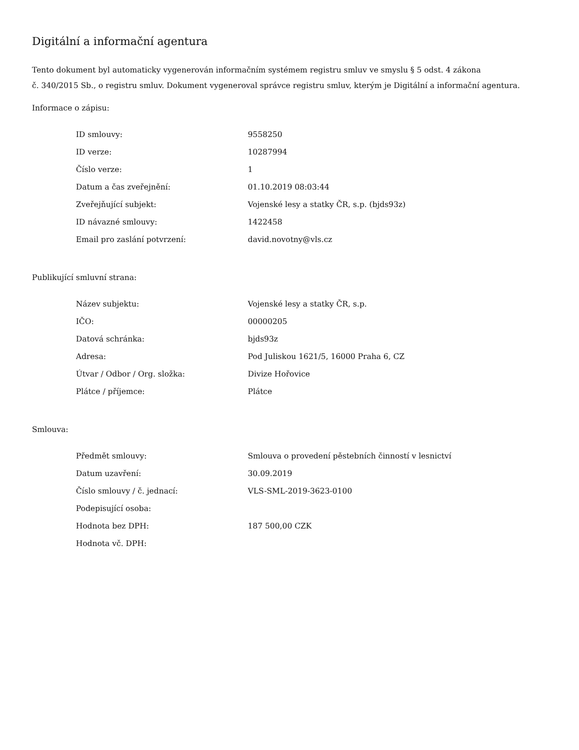Digitální a informační agentura
Tento dokument byl automaticky vygenerován informačním systémem registru smluv ve smyslu § 5 odst. 4 zákona
č. 340/2015 Sb., o registru smluv. Dokument vygeneroval správce registru smluv, kterým je Digitální a informační agentura.
Informace o zápisu:
| ID smlouvy: | 9558250 |
| ID verze: | 10287994 |
| Číslo verze: | 1 |
| Datum a čas zveřejnění: | 01.10.2019 08:03:44 |
| Zveřejňující subjekt: | Vojenské lesy a statky ČR, s.p. (bjds93z) |
| ID návazné smlouvy: | 1422458 |
| Email pro zaslání potvrzení: | david.novotny@vls.cz |
Publikující smluvní strana:
| Název subjektu: | Vojenské lesy a statky ČR, s.p. |
| IČO: | 00000205 |
| Datová schránka: | bjds93z |
| Adresa: | Pod Juliskou 1621/5, 16000 Praha 6, CZ |
| Útvar / Odbor / Org. složka: | Divize Hořovice |
| Plátce / příjemce: | Plátce |
Smlouva:
| Předmět smlouvy: | Smlouva o provedení pěstebních činností v lesnictví |
| Datum uzavření: | 30.09.2019 |
| Číslo smlouvy / č. jednací: | VLS-SML-2019-3623-0100 |
| Podepisující osoba: | |
| Hodnota bez DPH: | 187 500,00 CZK |
| Hodnota vč. DPH: | |